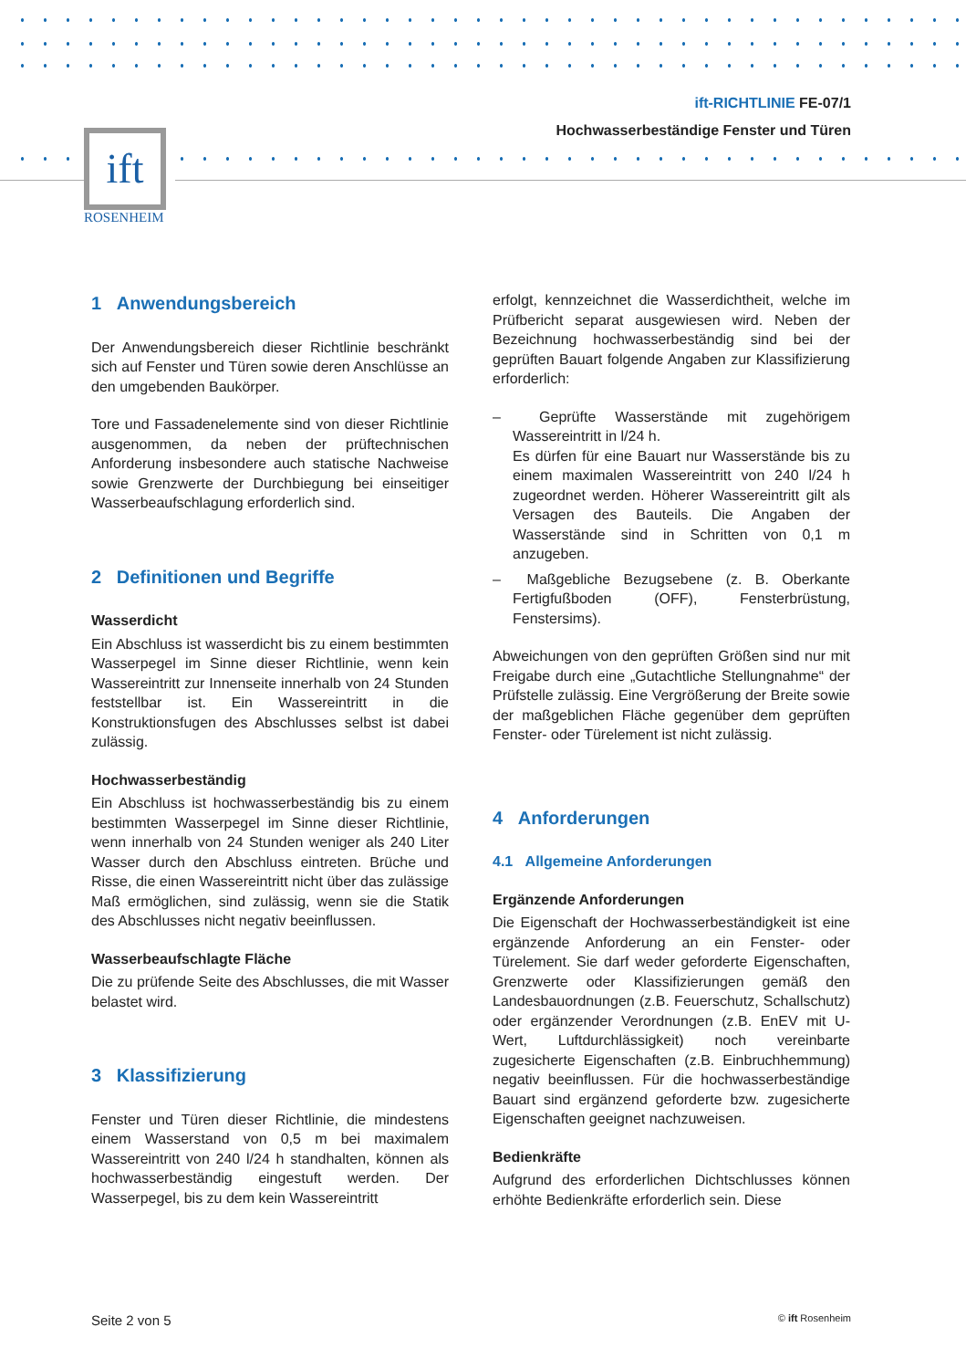ift
ROSENHEIM
ift-RICHTLINIE FE-07/1
Hochwasserbeständige Fenster und Türen
1 Anwendungsbereich
Der Anwendungsbereich dieser Richtlinie beschränkt sich auf Fenster und Türen sowie deren Anschlüsse an den umgebenden Baukörper.
Tore und Fassadenelemente sind von dieser Richtlinie ausgenommen, da neben der prüftechnischen Anforderung insbesondere auch statische Nachweise sowie Grenzwerte der Durchbiegung bei einseitiger Wasserbeaufschlagung erforderlich sind.
2 Definitionen und Begriffe
Wasserdicht
Ein Abschluss ist wasserdicht bis zu einem bestimmten Wasserpegel im Sinne dieser Richtlinie, wenn kein Wassereintritt zur Innenseite innerhalb von 24 Stunden feststellbar ist. Ein Wassereintritt in die Konstruktionsfugen des Abschlusses selbst ist dabei zulässig.
Hochwasserbeständig
Ein Abschluss ist hochwasserbeständig bis zu einem bestimmten Wasserpegel im Sinne dieser Richtlinie, wenn innerhalb von 24 Stunden weniger als 240 Liter Wasser durch den Abschluss eintreten. Brüche und Risse, die einen Wassereintritt nicht über das zulässige Maß ermöglichen, sind zulässig, wenn sie die Statik des Abschlusses nicht negativ beeinflussen.
Wasserbeaufschlagte Fläche
Die zu prüfende Seite des Abschlusses, die mit Wasser belastet wird.
3 Klassifizierung
Fenster und Türen dieser Richtlinie, die mindestens einem Wasserstand von 0,5 m bei maximalem Wassereintritt von 240 l/24 h standhalten, können als hochwasserbeständig eingestuft werden. Der Wasserpegel, bis zu dem kein Wassereintritt
erfolgt, kennzeichnet die Wasserdichtheit, welche im Prüfbericht separat ausgewiesen wird. Neben der Bezeichnung hochwasserbeständig sind bei der geprüften Bauart folgende Angaben zur Klassifizierung erforderlich:
– Geprüfte Wasserstände mit zugehörigem Wassereintritt in l/24 h.
Es dürfen für eine Bauart nur Wasserstände bis zu einem maximalen Wassereintritt von 240 l/24 h zugeordnet werden. Höherer Wassereintritt gilt als Versagen des Bauteils. Die Angaben der Wasserstände sind in Schritten von 0,1 m anzugeben.
– Maßgebliche Bezugsebene (z. B. Oberkante Fertigfußboden (OFF), Fensterbrüstung, Fenstersims).
Abweichungen von den geprüften Größen sind nur mit Freigabe durch eine „Gutachtliche Stellungnahme“ der Prüfstelle zulässig. Eine Vergrößerung der Breite sowie der maßgeblichen Fläche gegenüber dem geprüften Fenster- oder Türelement ist nicht zulässig.
4 Anforderungen
4.1 Allgemeine Anforderungen
Ergänzende Anforderungen
Die Eigenschaft der Hochwasserbeständigkeit ist eine ergänzende Anforderung an ein Fenster- oder Türelement. Sie darf weder geforderte Eigenschaften, Grenzwerte oder Klassifizierungen gemäß den Landesbauordnungen (z.B. Feuerschutz, Schallschutz) oder ergänzender Verordnungen (z.B. EnEV mit U-Wert, Luftdurchlässigkeit) noch vereinbarte zugesicherte Eigenschaften (z.B. Einbruchhemmung) negativ beeinflussen. Für die hochwasserbeständige Bauart sind ergänzend geforderte bzw. zugesicherte Eigenschaften geeignet nachzuweisen.
Bedienkräfte
Aufgrund des erforderlichen Dichtschlusses können erhöhte Bedienkräfte erforderlich sein. Diese
Seite 2 von 5 © ift Rosenheim